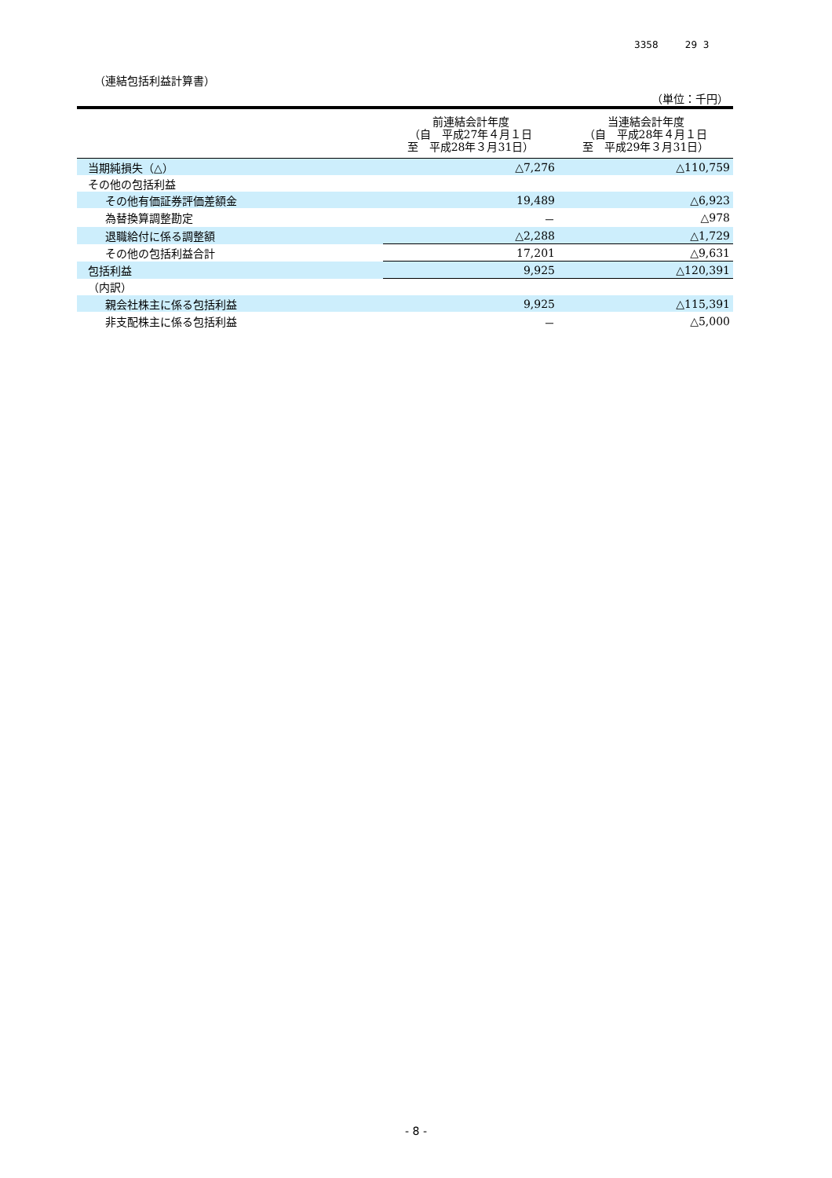3358 29 3
（連結包括利益計算書）
（単位：千円）
| | 前連結会計年度 （自 平成27年４月１日 至 平成28年３月31日） | 当連結会計年度 （自 平成28年４月１日 至 平成29年３月31日） |
| --- | --- | --- |
| 当期純損失（△） | △7,276 | △110,759 |
| その他の包括利益 | | |
| その他有価証券評価差額金 | 19,489 | △6,923 |
| 為替換算調整勘定 | － | △978 |
| 退職給付に係る調整額 | △2,288 | △1,729 |
| その他の包括利益合計 | 17,201 | △9,631 |
| 包括利益 | 9,925 | △120,391 |
| （内訳） | | |
| 親会社株主に係る包括利益 | 9,925 | △115,391 |
| 非支配株主に係る包括利益 | － | △5,000 |
- 8 -